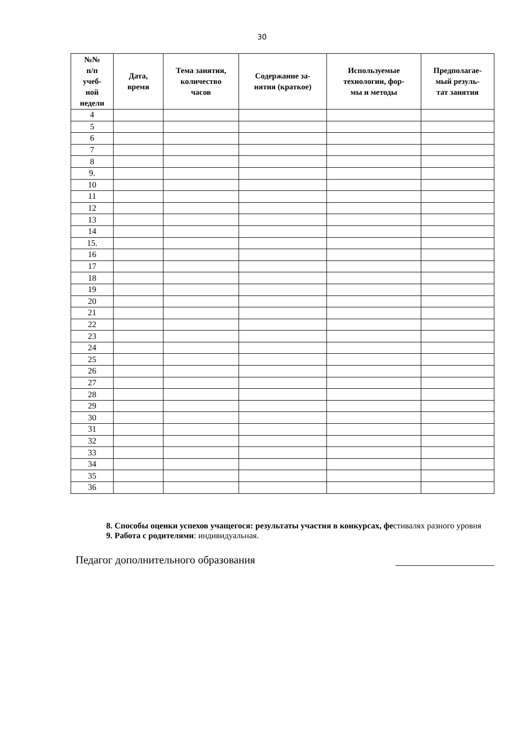30
| №№ п/п учеб- ной недели | Дата, время | Тема занятия, количество часов | Содержание за- нятия (краткое) | Используемые технологии, фор- мы и методы | Предполагае- мый резуль- тат занятия |
| --- | --- | --- | --- | --- | --- |
| 4 | | | | | |
| 5 | | | | | |
| 6 | | | | | |
| 7 | | | | | |
| 8 | | | | | |
| 9. | | | | | |
| 10 | | | | | |
| 11 | | | | | |
| 12 | | | | | |
| 13 | | | | | |
| 14 | | | | | |
| 15. | | | | | |
| 16 | | | | | |
| 17 | | | | | |
| 18 | | | | | |
| 19 | | | | | |
| 20 | | | | | |
| 21 | | | | | |
| 22 | | | | | |
| 23 | | | | | |
| 24 | | | | | |
| 25 | | | | | |
| 26 | | | | | |
| 27 | | | | | |
| 28 | | | | | |
| 29 | | | | | |
| 30 | | | | | |
| 31 | | | | | |
| 32 | | | | | |
| 33 | | | | | |
| 34 | | | | | |
| 35 | | | | | |
| 36 | | | | | |
8. Способы оценки успехов учащегося: результаты участия в конкурсах, фестивалях разного уровня
9. Работа с родителями: индивидуальная.
Педагог дополнительного образования